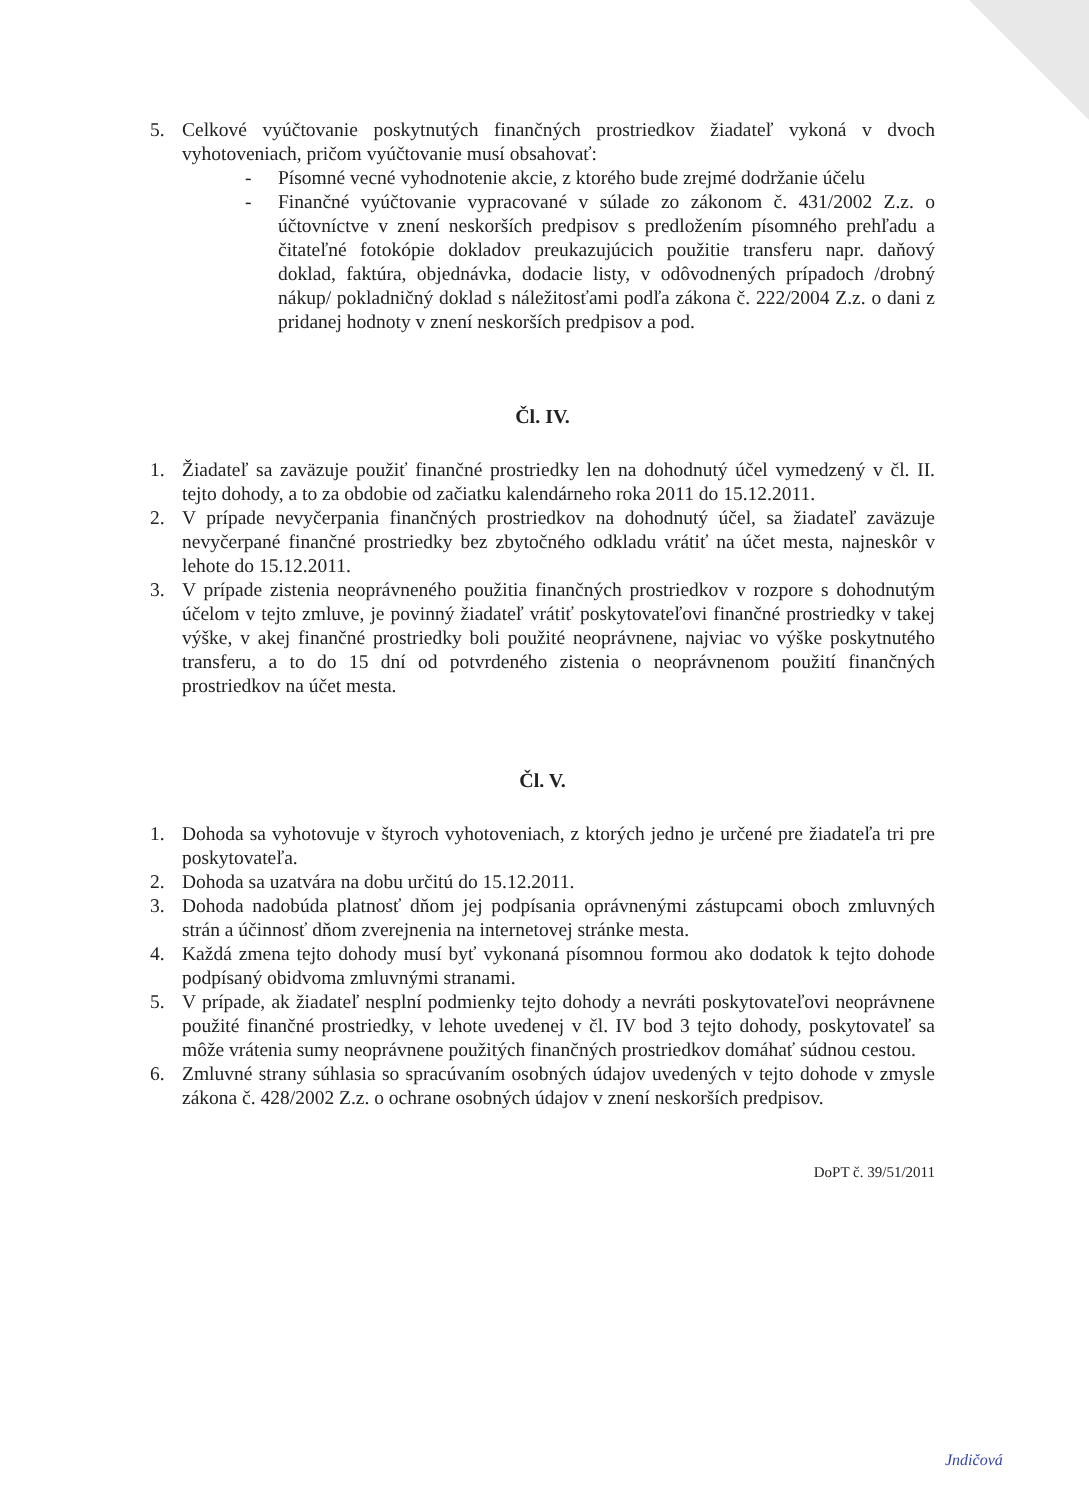5. Celkové vyúčtovanie poskytnutých finančných prostriedkov žiadateľ vykoná v dvoch vyhotoveniach, pričom vyúčtovanie musí obsahovať:
- Písomné vecné vyhodnotenie akcie, z ktorého bude zrejmé dodržanie účelu
- Finančné vyúčtovanie vypracované v súlade zo zákonom č. 431/2002 Z.z. o účtovníctve v znení neskorších predpisov s predložením písomného prehľadu a čitateľné fotokópie dokladov preukazujúcich použitie transferu napr. daňový doklad, faktúra, objednávka, dodacie listy, v odôvodnených prípadoch /drobný nákup/ pokladničný doklad s náležitosťami podľa zákona č. 222/2004 Z.z. o dani z pridanej hodnoty v znení neskorších predpisov a pod.
Čl. IV.
1. Žiadateľ sa zaväzuje použiť finančné prostriedky len na dohodnutý účel vymedzený v čl. II. tejto dohody, a to za obdobie od začiatku kalendárneho roka 2011 do 15.12.2011.
2. V prípade nevyčerpania finančných prostriedkov na dohodnutý účel, sa žiadateľ zaväzuje nevyčerpané finančné prostriedky bez zbytočného odkladu vrátiť na účet mesta, najneskôr v lehote do 15.12.2011.
3. V prípade zistenia neoprávneného použitia finančných prostriedkov v rozpore s dohodnutým účelom v tejto zmluve, je povinný žiadateľ vrátiť poskytovateľovi finančné prostriedky v takej výške, v akej finančné prostriedky boli použité neoprávnene, najviac vo výške poskytnutého transferu, a to do 15 dní od potvrdeného zistenia o neoprávnenom použití finančných prostriedkov na účet mesta.
Čl. V.
1. Dohoda sa vyhotovuje v štyroch vyhotoveniach, z ktorých jedno je určené pre žiadateľa tri pre poskytovateľa.
2. Dohoda sa uzatvára na dobu určitú do 15.12.2011.
3. Dohoda nadobúda platnosť dňom jej podpísania oprávnenými zástupcami oboch zmluvných strán a účinnosť dňom zverejnenia na internetovej stránke mesta.
4. Každá zmena tejto dohody musí byť vykonaná písomnou formou ako dodatok k tejto dohode podpísaný obidvoma zmluvnými stranami.
5. V prípade, ak žiadateľ nesplní podmienky tejto dohody a nevráti poskytovateľovi neoprávnene použité finančné prostriedky, v lehote uvedenej v čl. IV bod 3 tejto dohody, poskytovateľ sa môže vrátenia sumy neoprávnene použitých finančných prostriedkov domáhať súdnou cestou.
6. Zmluvné strany súhlasia so spracúvaním osobných údajov uvedených v tejto dohode v zmysle zákona č. 428/2002 Z.z. o ochrane osobných údajov v znení neskorších predpisov.
DoPT č. 39/51/2011
Jndičová